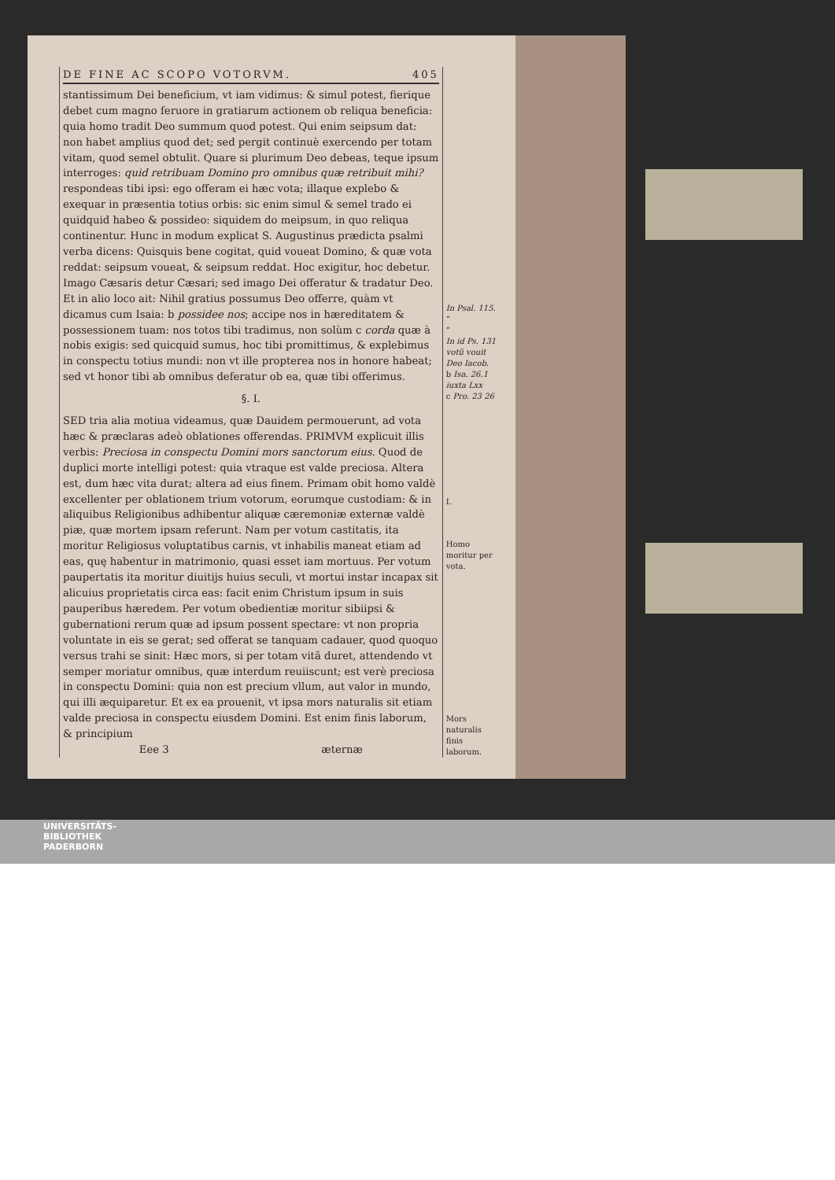DE FINE AC SCOPO VOTORVM. 405
stantissimum Dei beneficium, vt iam vidimus: & simul potest, fierique debet cum magno feruore in gratiarum actionem ob reliqua beneficia: quia homo tradit Deo summum quod potest. Qui enim seipsum dat: non habet amplius quod det; sed pergit continuè exercendo per totam vitam, quod semel obtulit. Quare si plurimum Deo debeas, teque ipsum interroges: quid retribuam Domino pro omnibus quæ retribuit mihi? respondeas tibi ipsi: ego offeram ei hæc vota; illaque explebo & exequar in præsentia totius orbis: sic enim simul & semel trado ei quidquid habeo & possideo: siquidem do meipsum, in quo reliqua continentur. Hunc in modum explicat S. Augustinus prædicta psalmi verba dicens: Quisquis bene cogitat, quid voueat Domino, & quæ vota reddat: seipsum voueat, & seipsum reddat. Hoc exigitur, hoc debetur. Imago Cæsaris detur Cæsari; sed imago Dei offeratur & tradatur Deo. Et in alio loco ait: Nihil gratius possumus Deo offerre, quàm vt dicamus cum Isaia: b possidee nos; accipe nos in hæreditatem & possessionem tuam: nos totos tibi tradimus, non solùm c corda quæ à nobis exigis: sed quicquid sumus, hoc tibi promittimus, & explebimus in conspectu totius mundi: non vt ille propterea nos in honore habeat; sed vt honor tibi ab omnibus deferatur ob ea, quæ tibi offerimus.
§. I.
SED tria alia motiua videamus, quæ Dauidem permouerunt, ad vota hæc & præclaras adeò oblationes offerendas. PRIMVM explicuit illis verbis: Preciosa in conspectu Domini mors sanctorum eius. Quod de duplici morte intelligi potest: quia vtraque est valde preciosa. Altera est, dum hæc vita durat; altera ad eius finem. Primam obit homo valdè excellenter per oblationem trium votorum, eorumque custodiam: & in aliquibus Religionibus adhibentur aliquæ cæremoniæ externæ valdè piæ, quæ mortem ipsam referunt. Nam per votum castitatis, ita moritur Religiosus voluptatibus carnis, vt inhabilis maneat etiam ad eas, quę habentur in matrimonio, quasi esset iam mortuus. Per votum paupertatis ita moritur diuitijs huius seculi, vt mortui instar incapax sit alicuius proprietatis circa eas: facit enim Christum ipsum in suis pauperibus hæredem. Per votum obedientiæ moritur sibiipsi & gubernationi rerum quæ ad ipsum possent spectare: vt non propria voluntate in eis se gerat; sed offerat se tanquam cadauer, quod quoquo versus trahi se sinit: Hæc mors, si per totam vitã duret, attendendo vt semper moriatur omnibus, quæ interdum reuiiscunt; est verè preciosa in conspectu Domini: quia non est precium vllum, aut valor in mundo, qui illi æquiparetur. Et ex ea prouenit, vt ipsa mors naturalis sit etiam valde preciosa in conspectu eiusdem Domini. Est enim finis laborum, & principium
Eee 3 æternæ
In Psal. 115.
“
“
In id Ps. 131 votũ vouit Deo Iacob.
b Isa. 26.1 iuxta Lxx
c Pro. 23 26
I.
Homo moritur per vota.
Mors naturalis finis laborum.
UNIVERSITÄTS-
BIBLIOTHEK
PADERBORN